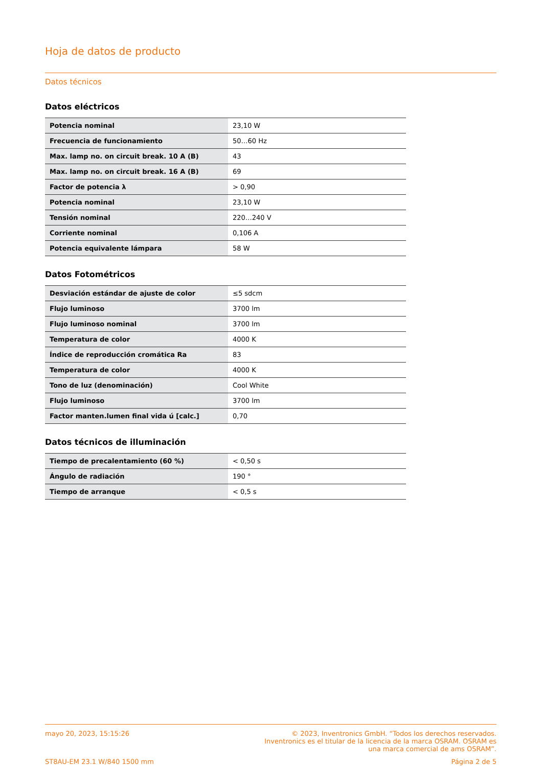Hoja de datos de producto
Datos técnicos
Datos eléctricos
| Potencia nominal | 23,10 W |
| Frecuencia de funcionamiento | 50…60 Hz |
| Max. lamp no. on circuit break. 10 A (B) | 43 |
| Max. lamp no. on circuit break. 16 A (B) | 69 |
| Factor de potencia λ | > 0,90 |
| Potencia nominal | 23,10 W |
| Tensión nominal | 220…240 V |
| Corriente nominal | 0,106 A |
| Potencia equivalente lámpara | 58 W |
Datos Fotométricos
| Desviación estándar de ajuste de color | ≤5 sdcm |
| Flujo luminoso | 3700 lm |
| Flujo luminoso nominal | 3700 lm |
| Temperatura de color | 4000 K |
| Índice de reproducción cromática Ra | 83 |
| Temperatura de color | 4000 K |
| Tono de luz (denominación) | Cool White |
| Flujo luminoso | 3700 lm |
| Factor manten.lumen final vida ú [calc.] | 0,70 |
Datos técnicos de illuminación
| Tiempo de precalentamiento (60 %) | < 0,50 s |
| Ángulo de radiación | 190 ° |
| Tiempo de arranque | < 0,5 s |
mayo 20, 2023, 15:15:26 © 2023, Inventronics GmbH. “Todos los derechos reservados.
Inventronics es el titular de la licencia de la marca OSRAM. OSRAM es
una marca comercial de ams OSRAM”.
ST8AU-EM 23.1 W/840 1500 mm Página 2 de 5